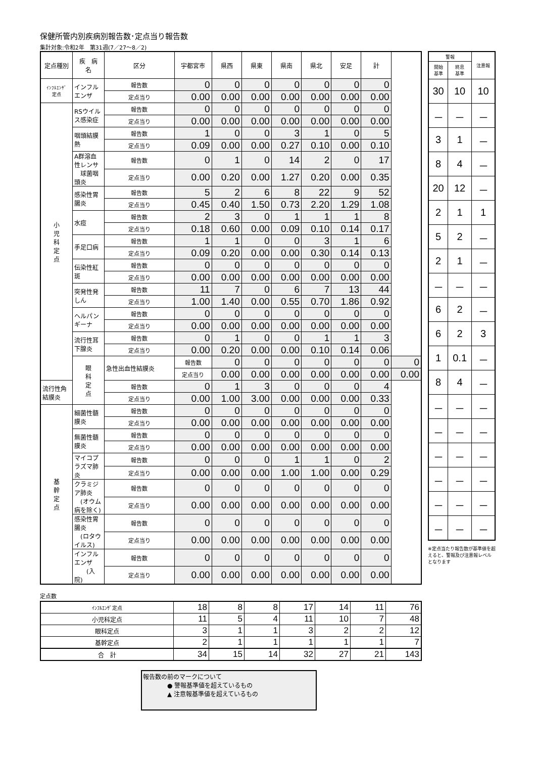保健所管内別疾病別報告数･定点当り報告数
集計対象:令和2年　第31週(7／27～8／2)
| 定点種別 | 疾 病 名 | 区分 | 宇都宮市 | 県西 | 県東 | 県南 | 県北 | 安足 | 計 | |
| --- | --- | --- | --- | --- | --- | --- | --- | --- | --- | --- |
| ｲﾝﾌﾙｴﾝｻﾞ 定点 | インフルエンザ | 報告数 | 0 | 0 | 0 | 0 | 0 | 0 | 0 | |
| | | 定点当り | 0.00 | 0.00 | 0.00 | 0.00 | 0.00 | 0.00 | 0.00 | |
| 小 児 科 定 点 | RSウイルス感染症 | 報告数 | 0 | 0 | 0 | 0 | 0 | 0 | 0 | |
| | | 定点当り | 0.00 | 0.00 | 0.00 | 0.00 | 0.00 | 0.00 | 0.00 | |
| | 咽頭結膜熱 | 報告数 | 1 | 0 | 0 | 3 | 1 | 0 | 5 | |
| | | 定点当り | 0.09 | 0.00 | 0.00 | 0.27 | 0.10 | 0.00 | 0.10 | |
| | A群溶血性レンサ 球菌咽頭炎 | 報告数 | 0 | 1 | 0 | 14 | 2 | 0 | 17 | |
| | | 定点当り | 0.00 | 0.20 | 0.00 | 1.27 | 0.20 | 0.00 | 0.35 | |
| | 感染性胃腸炎 | 報告数 | 5 | 2 | 6 | 8 | 22 | 9 | 52 | |
| | | 定点当り | 0.45 | 0.40 | 1.50 | 0.73 | 2.20 | 1.29 | 1.08 | |
| | 水痘 | 報告数 | 2 | 3 | 0 | 1 | 1 | 1 | 8 | |
| | | 定点当り | 0.18 | 0.60 | 0.00 | 0.09 | 0.10 | 0.14 | 0.17 | |
| | 手足口病 | 報告数 | 1 | 1 | 0 | 0 | 3 | 1 | 6 | |
| | | 定点当り | 0.09 | 0.20 | 0.00 | 0.00 | 0.30 | 0.14 | 0.13 | |
| | 伝染性紅斑 | 報告数 | 0 | 0 | 0 | 0 | 0 | 0 | 0 | |
| | | 定点当り | 0.00 | 0.00 | 0.00 | 0.00 | 0.00 | 0.00 | 0.00 | |
| | 突発性発しん | 報告数 | 11 | 7 | 0 | 6 | 7 | 13 | 44 | |
| | | 定点当り | 1.00 | 1.40 | 0.00 | 0.55 | 0.70 | 1.86 | 0.92 | |
| | ヘルパンギーナ | 報告数 | 0 | 0 | 0 | 0 | 0 | 0 | 0 | |
| | | 定点当り | 0.00 | 0.00 | 0.00 | 0.00 | 0.00 | 0.00 | 0.00 | |
| | 流行性耳下腺炎 | 報告数 | 0 | 1 | 0 | 0 | 1 | 1 | 3 | |
| | | 定点当り | 0.00 | 0.20 | 0.00 | 0.00 | 0.10 | 0.14 | 0.06 | |
| | 眼 科 定 点 | 急性出血性結膜炎 | 報告数 | 0 | 0 | 0 | 0 | 0 | 0 | 0 |
| | | | 定点当り | 0.00 | 0.00 | 0.00 | 0.00 | 0.00 | 0.00 | 0.00 |
| 流行性角結膜炎 | | 報告数 | 0 | 1 | 3 | 0 | 0 | 0 | 4 | |
| | | 定点当り | 0.00 | 1.00 | 3.00 | 0.00 | 0.00 | 0.00 | 0.33 | |
| 基 幹 定 点 | 細菌性髄膜炎 | 報告数 | 0 | 0 | 0 | 0 | 0 | 0 | 0 | |
| | | 定点当り | 0.00 | 0.00 | 0.00 | 0.00 | 0.00 | 0.00 | 0.00 | |
| | 無菌性髄膜炎 | 報告数 | 0 | 0 | 0 | 0 | 0 | 0 | 0 | |
| | | 定点当り | 0.00 | 0.00 | 0.00 | 0.00 | 0.00 | 0.00 | 0.00 | |
| | マイコプラズマ肺炎 | 報告数 | 0 | 0 | 0 | 1 | 1 | 0 | 2 | |
| | | 定点当り | 0.00 | 0.00 | 0.00 | 1.00 | 1.00 | 0.00 | 0.29 | |
| | クラミジア肺炎 (オウム病を除く) | 報告数 | 0 | 0 | 0 | 0 | 0 | 0 | 0 | |
| | | 定点当り | 0.00 | 0.00 | 0.00 | 0.00 | 0.00 | 0.00 | 0.00 | |
| | 感染性胃腸炎 (ロタウイルス) | 報告数 | 0 | 0 | 0 | 0 | 0 | 0 | 0 | |
| | | 定点当り | 0.00 | 0.00 | 0.00 | 0.00 | 0.00 | 0.00 | 0.00 | |
| | インフルエンザ (入院) | 報告数 | 0 | 0 | 0 | 0 | 0 | 0 | 0 | |
| | | 定点当り | 0.00 | 0.00 | 0.00 | 0.00 | 0.00 | 0.00 | 0.00 | |
| 警報 | | 注意報 |
| --- | --- | --- |
| 開始 基準 | 終息 基準 | |
| 30 | 10 | 10 |
| － | － | － |
| 3 | 1 | － |
| 8 | 4 | － |
| 20 | 12 | － |
| 2 | 1 | 1 |
| 5 | 2 | － |
| 2 | 1 | － |
| － | － | － |
| 6 | 2 | － |
| 6 | 2 | 3 |
| 1 | 0.1 | － |
| 8 | 4 | － |
| － | － | － |
| － | － | － |
| － | － | － |
| － | － | － |
| － | － | － |
| － | － | － |
※定点当たり報告数が基準値を超えると、警報及び注意報レベルとなります
定点数
| ｲﾝﾌﾙｴﾝｻﾞ定点 | 18 | 8 | 8 | 17 | 14 | 11 | 76 |
| 小児科定点 | 11 | 5 | 4 | 11 | 10 | 7 | 48 |
| 眼科定点 | 3 | 1 | 1 | 3 | 2 | 2 | 12 |
| 基幹定点 | 2 | 1 | 1 | 1 | 1 | 1 | 7 |
| 合 計 | 34 | 15 | 14 | 32 | 27 | 21 | 143 |
報告数の前のマークについて
　　　　● 警報基準値を超えているもの
　　　　▲ 注意報基準値を超えているもの